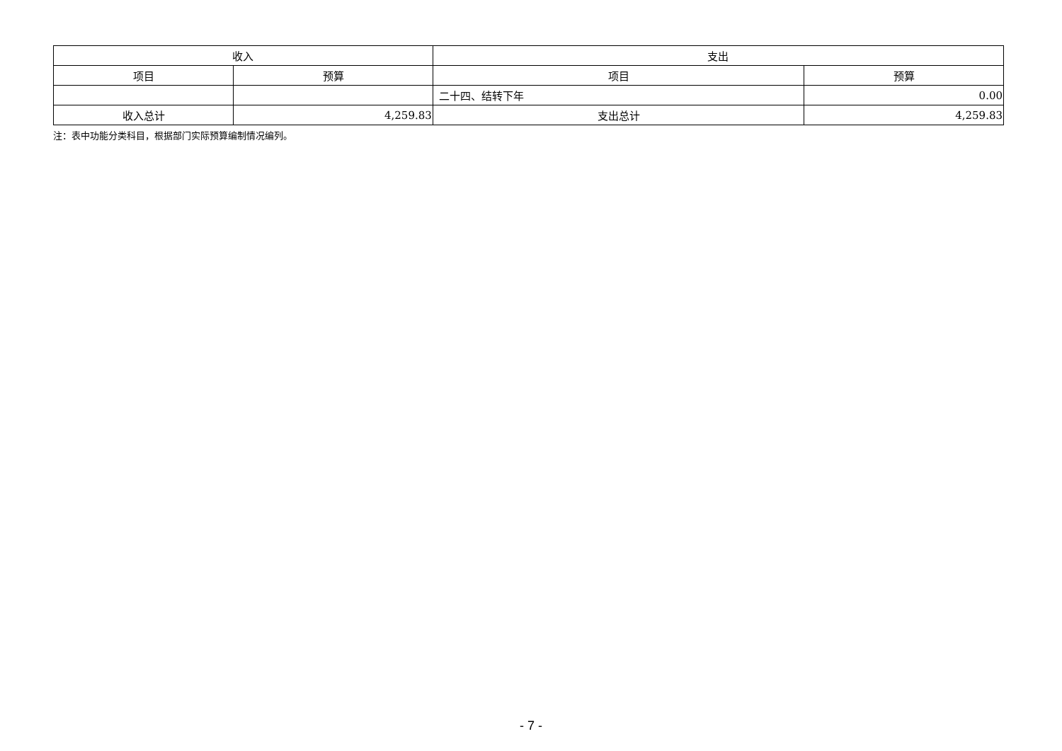| 收入 | | 支出 | |
| --- | --- | --- | --- |
| 项目 | 预算 | 项目 | 预算 |
| | | 二十四、结转下年 | 0.00 |
| 收入总计 | 4,259.83 | 支出总计 | 4,259.83 |
注：表中功能分类科目，根据部门实际预算编制情况编列。
- 7 -